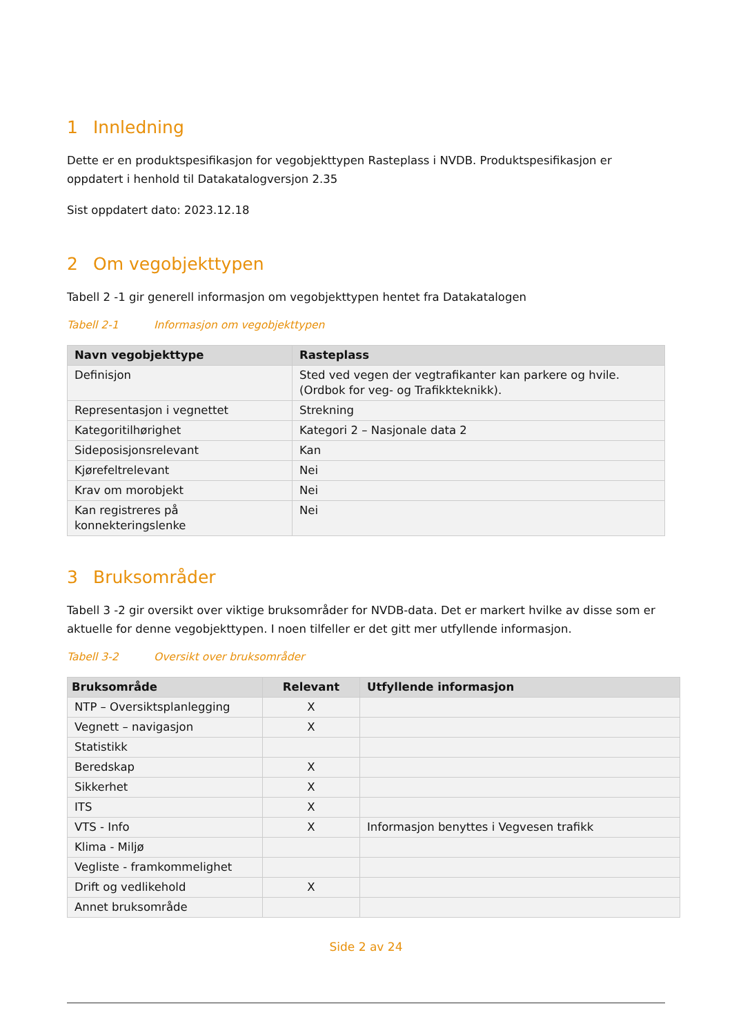1 Innledning
Dette er en produktspesifikasjon for vegobjekttypen Rasteplass i NVDB. Produktspesifikasjon er oppdatert i henhold til Datakatalogversjon 2.35
Sist oppdatert dato: 2023.12.18
2 Om vegobjekttypen
Tabell 2 -1 gir generell informasjon om vegobjekttypen hentet fra Datakatalogen
Tabell 2-1 Informasjon om vegobjekttypen
| Navn vegobjekttype | Rasteplass |
| --- | --- |
| Definisjon | Sted ved vegen der vegtrafikanter kan parkere og hvile. (Ordbok for veg- og Trafikkteknikk). |
| Representasjon i vegnettet | Strekning |
| Kategoritilhørighet | Kategori 2 – Nasjonale data 2 |
| Sideposisjonsrelevant | Kan |
| Kjørefeltrelevant | Nei |
| Krav om morobjekt | Nei |
| Kan registreres på konnekteringslenke | Nei |
3 Bruksområder
Tabell 3 -2 gir oversikt over viktige bruksområder for NVDB-data. Det er markert hvilke av disse som er aktuelle for denne vegobjekttypen. I noen tilfeller er det gitt mer utfyllende informasjon.
Tabell 3-2 Oversikt over bruksområder
| Bruksområde | Relevant | Utfyllende informasjon |
| --- | --- | --- |
| NTP – Oversiktsplanlegging | X | |
| Vegnett – navigasjon | X | |
| Statistikk | | |
| Beredskap | X | |
| Sikkerhet | X | |
| ITS | X | |
| VTS - Info | X | Informasjon benyttes i Vegvesen trafikk |
| Klima - Miljø | | |
| Vegliste - framkommelighet | | |
| Drift og vedlikehold | X | |
| Annet bruksområde | | |
Side 2 av 24